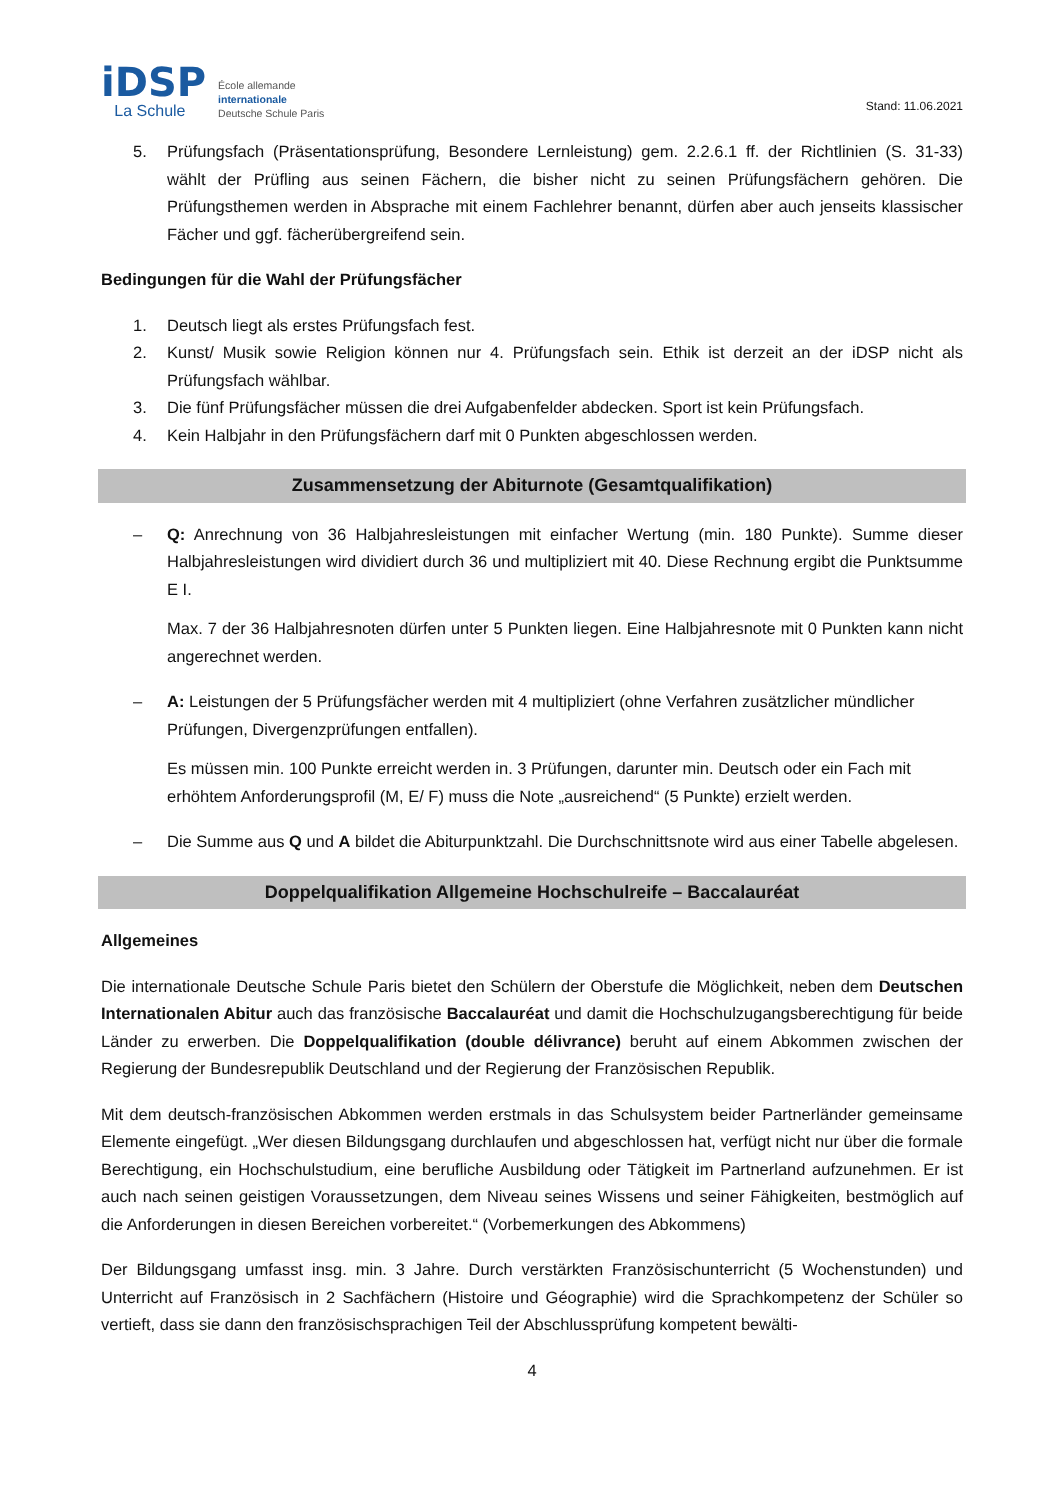iDSP
La Schule
École allemande
internationale
Deutsche Schule Paris
Stand: 11.06.2021
5. Prüfungsfach (Präsentationsprüfung, Besondere Lernleistung) gem. 2.2.6.1 ff. der Richtlinien (S. 31-33) wählt der Prüfling aus seinen Fächern, die bisher nicht zu seinen Prüfungsfächern gehören. Die Prüfungsthemen werden in Absprache mit einem Fachlehrer benannt, dürfen aber auch jenseits klassischer Fächer und ggf. fächerübergreifend sein.
Bedingungen für die Wahl der Prüfungsfächer
1. Deutsch liegt als erstes Prüfungsfach fest.
2. Kunst/ Musik sowie Religion können nur 4. Prüfungsfach sein. Ethik ist derzeit an der iDSP nicht als Prüfungsfach wählbar.
3. Die fünf Prüfungsfächer müssen die drei Aufgabenfelder abdecken. Sport ist kein Prüfungsfach.
4. Kein Halbjahr in den Prüfungsfächern darf mit 0 Punkten abgeschlossen werden.
Zusammensetzung der Abiturnote (Gesamtqualifikation)
– Q: Anrechnung von 36 Halbjahresleistungen mit einfacher Wertung (min. 180 Punkte). Summe dieser Halbjahresleistungen wird dividiert durch 36 und multipliziert mit 40. Diese Rechnung ergibt die Punktsumme E I.
Max. 7 der 36 Halbjahresnoten dürfen unter 5 Punkten liegen. Eine Halbjahresnote mit 0 Punkten kann nicht angerechnet werden.
– A: Leistungen der 5 Prüfungsfächer werden mit 4 multipliziert (ohne Verfahren zusätzlicher mündlicher Prüfungen, Divergenzprüfungen entfallen).
Es müssen min. 100 Punkte erreicht werden in. 3 Prüfungen, darunter min. Deutsch oder ein Fach mit erhöhtem Anforderungsprofil (M, E/ F) muss die Note „ausreichend“ (5 Punkte) erzielt werden.
– Die Summe aus Q und A bildet die Abiturpunktzahl. Die Durchschnittsnote wird aus einer Tabelle abgelesen.
Doppelqualifikation Allgemeine Hochschulreife – Baccalauréat
Allgemeines
Die internationale Deutsche Schule Paris bietet den Schülern der Oberstufe die Möglichkeit, neben dem Deutschen Internationalen Abitur auch das französische Baccalauréat und damit die Hochschulzugangsberechtigung für beide Länder zu erwerben. Die Doppelqualifikation (double délivrance) beruht auf einem Abkommen zwischen der Regierung der Bundesrepublik Deutschland und der Regierung der Französischen Republik.
Mit dem deutsch-französischen Abkommen werden erstmals in das Schulsystem beider Partnerländer gemeinsame Elemente eingefügt. „Wer diesen Bildungsgang durchlaufen und abgeschlossen hat, verfügt nicht nur über die formale Berechtigung, ein Hochschulstudium, eine berufliche Ausbildung oder Tätigkeit im Partnerland aufzunehmen. Er ist auch nach seinen geistigen Voraussetzungen, dem Niveau seines Wissens und seiner Fähigkeiten, bestmöglich auf die Anforderungen in diesen Bereichen vorbereitet.“ (Vorbemerkungen des Abkommens)
Der Bildungsgang umfasst insg. min. 3 Jahre. Durch verstärkten Französischunterricht (5 Wochenstunden) und Unterricht auf Französisch in 2 Sachfächern (Histoire und Géographie) wird die Sprachkompetenz der Schüler so vertieft, dass sie dann den französischsprachigen Teil der Abschlussprüfung kompetent bewälti-
4